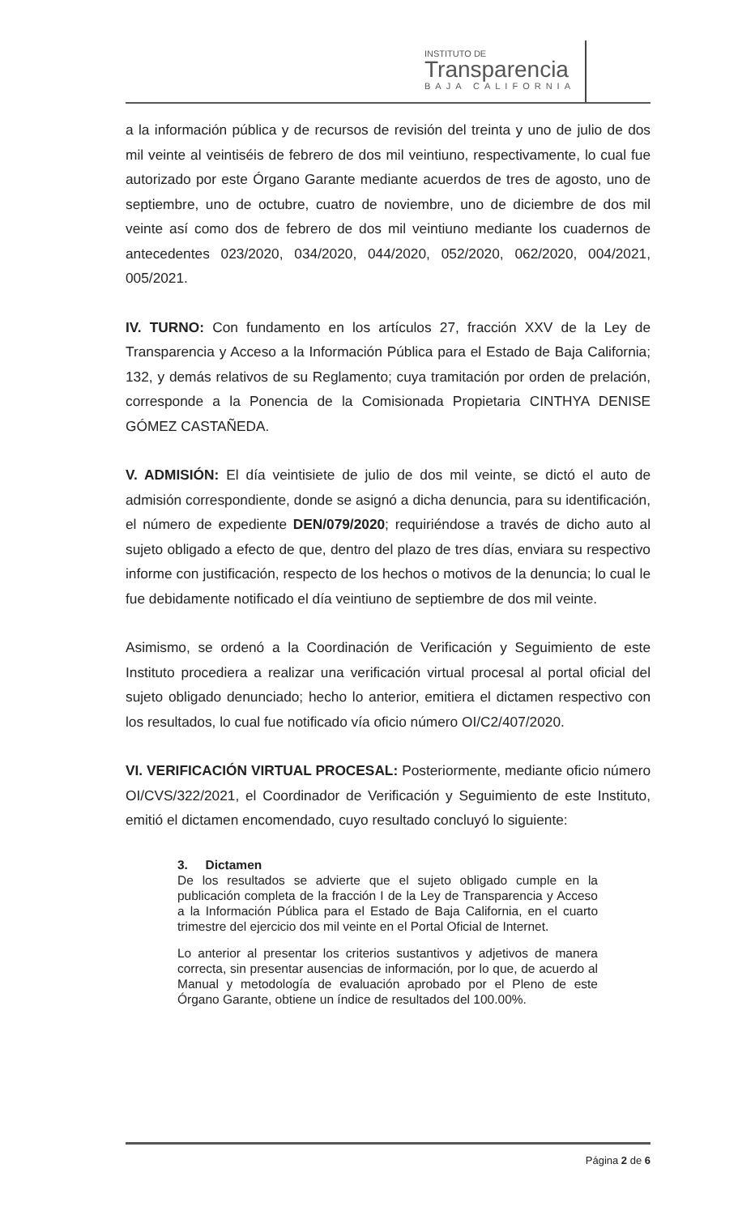INSTITUTO DE
Transparencia
BAJA CALIFORNIA
a la información pública y de recursos de revisión del treinta y uno de julio de dos mil veinte al veintiséis de febrero de dos mil veintiuno, respectivamente, lo cual fue autorizado por este Órgano Garante mediante acuerdos de tres de agosto, uno de septiembre, uno de octubre, cuatro de noviembre, uno de diciembre de dos mil veinte así como dos de febrero de dos mil veintiuno mediante los cuadernos de antecedentes 023/2020, 034/2020, 044/2020, 052/2020, 062/2020, 004/2021, 005/2021.
IV. TURNO: Con fundamento en los artículos 27, fracción XXV de la Ley de Transparencia y Acceso a la Información Pública para el Estado de Baja California; 132, y demás relativos de su Reglamento; cuya tramitación por orden de prelación, corresponde a la Ponencia de la Comisionada Propietaria CINTHYA DENISE GÓMEZ CASTAÑEDA.
V. ADMISIÓN: El día veintisiete de julio de dos mil veinte, se dictó el auto de admisión correspondiente, donde se asignó a dicha denuncia, para su identificación, el número de expediente DEN/079/2020; requiriéndose a través de dicho auto al sujeto obligado a efecto de que, dentro del plazo de tres días, enviara su respectivo informe con justificación, respecto de los hechos o motivos de la denuncia; lo cual le fue debidamente notificado el día veintiuno de septiembre de dos mil veinte.
Asimismo, se ordenó a la Coordinación de Verificación y Seguimiento de este Instituto procediera a realizar una verificación virtual procesal al portal oficial del sujeto obligado denunciado; hecho lo anterior, emitiera el dictamen respectivo con los resultados, lo cual fue notificado vía oficio número OI/C2/407/2020.
VI. VERIFICACIÓN VIRTUAL PROCESAL: Posteriormente, mediante oficio número OI/CVS/322/2021, el Coordinador de Verificación y Seguimiento de este Instituto, emitió el dictamen encomendado, cuyo resultado concluyó lo siguiente:
3. Dictamen
De los resultados se advierte que el sujeto obligado cumple en la publicación completa de la fracción I de la Ley de Transparencia y Acceso a la Información Pública para el Estado de Baja California, en el cuarto trimestre del ejercicio dos mil veinte en el Portal Oficial de Internet.
Lo anterior al presentar los criterios sustantivos y adjetivos de manera correcta, sin presentar ausencias de información, por lo que, de acuerdo al Manual y metodología de evaluación aprobado por el Pleno de este Órgano Garante, obtiene un índice de resultados del 100.00%.
Página 2 de 6